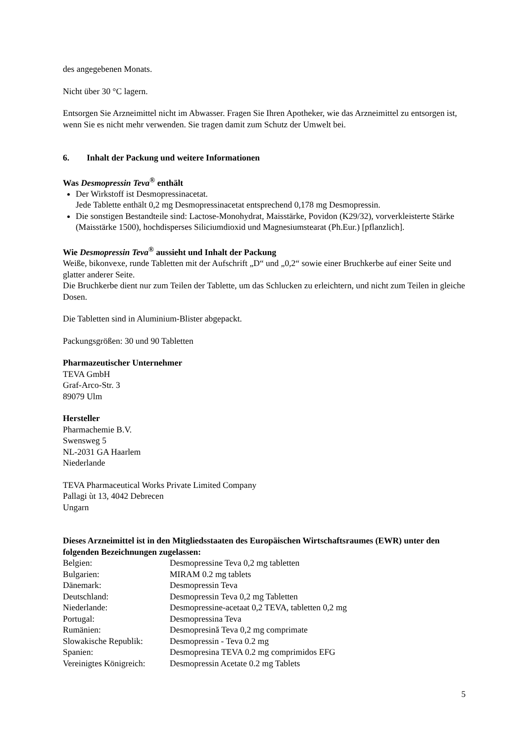des angegebenen Monats.
Nicht über 30 °C lagern.
Entsorgen Sie Arzneimittel nicht im Abwasser. Fragen Sie Ihren Apotheker, wie das Arzneimittel zu entsorgen ist, wenn Sie es nicht mehr verwenden. Sie tragen damit zum Schutz der Umwelt bei.
6. Inhalt der Packung und weitere Informationen
Was Desmopressin Teva<sup>®</sup> enthält
Der Wirkstoff ist Desmopressinacetat.
Jede Tablette enthält 0,2 mg Desmopressinacetat entsprechend 0,178 mg Desmopressin.
Die sonstigen Bestandteile sind: Lactose-Monohydrat, Maisstärke, Povidon (K29/32), vorverkleisterte Stärke (Maisstärke 1500), hochdisperses Siliciumdioxid und Magnesiumstearat (Ph.Eur.) [pflanzlich].
Wie Desmopressin Teva<sup>®</sup> aussieht und Inhalt der Packung
Weiße, bikonvexe, runde Tabletten mit der Aufschrift „D“ und „0,2“ sowie einer Bruchkerbe auf einer Seite und glatter anderer Seite.
Die Bruchkerbe dient nur zum Teilen der Tablette, um das Schlucken zu erleichtern, und nicht zum Teilen in gleiche Dosen.
Die Tabletten sind in Aluminium-Blister abgepackt.
Packungsgrößen: 30 und 90 Tabletten
Pharmazeutischer Unternehmer
TEVA GmbH
Graf-Arco-Str. 3
89079 Ulm
Hersteller
Pharmachemie B.V.
Swensweg 5
NL-2031 GA Haarlem
Niederlande
TEVA Pharmaceutical Works Private Limited Company
Pallagi ùt 13, 4042 Debrecen
Ungarn
Dieses Arzneimittel ist in den Mitgliedsstaaten des Europäischen Wirtschaftsraumes (EWR) unter den folgenden Bezeichnungen zugelassen:
| Belgien: | Desmopressine Teva 0,2 mg tabletten |
| Bulgarien: | MIRAM 0.2 mg tablets |
| Dänemark: | Desmopressin Teva |
| Deutschland: | Desmopressin Teva 0,2 mg Tabletten |
| Niederlande: | Desmopressine-acetaat 0,2 TEVA, tabletten 0,2 mg |
| Portugal: | Desmopressina Teva |
| Rumänien: | Desmopresină Teva 0,2 mg comprimate |
| Slowakische Republik: | Desmopressin - Teva 0.2 mg |
| Spanien: | Desmopresina TEVA 0.2 mg comprimidos EFG |
| Vereinigtes Königreich: | Desmopressin Acetate 0.2 mg Tablets |
5